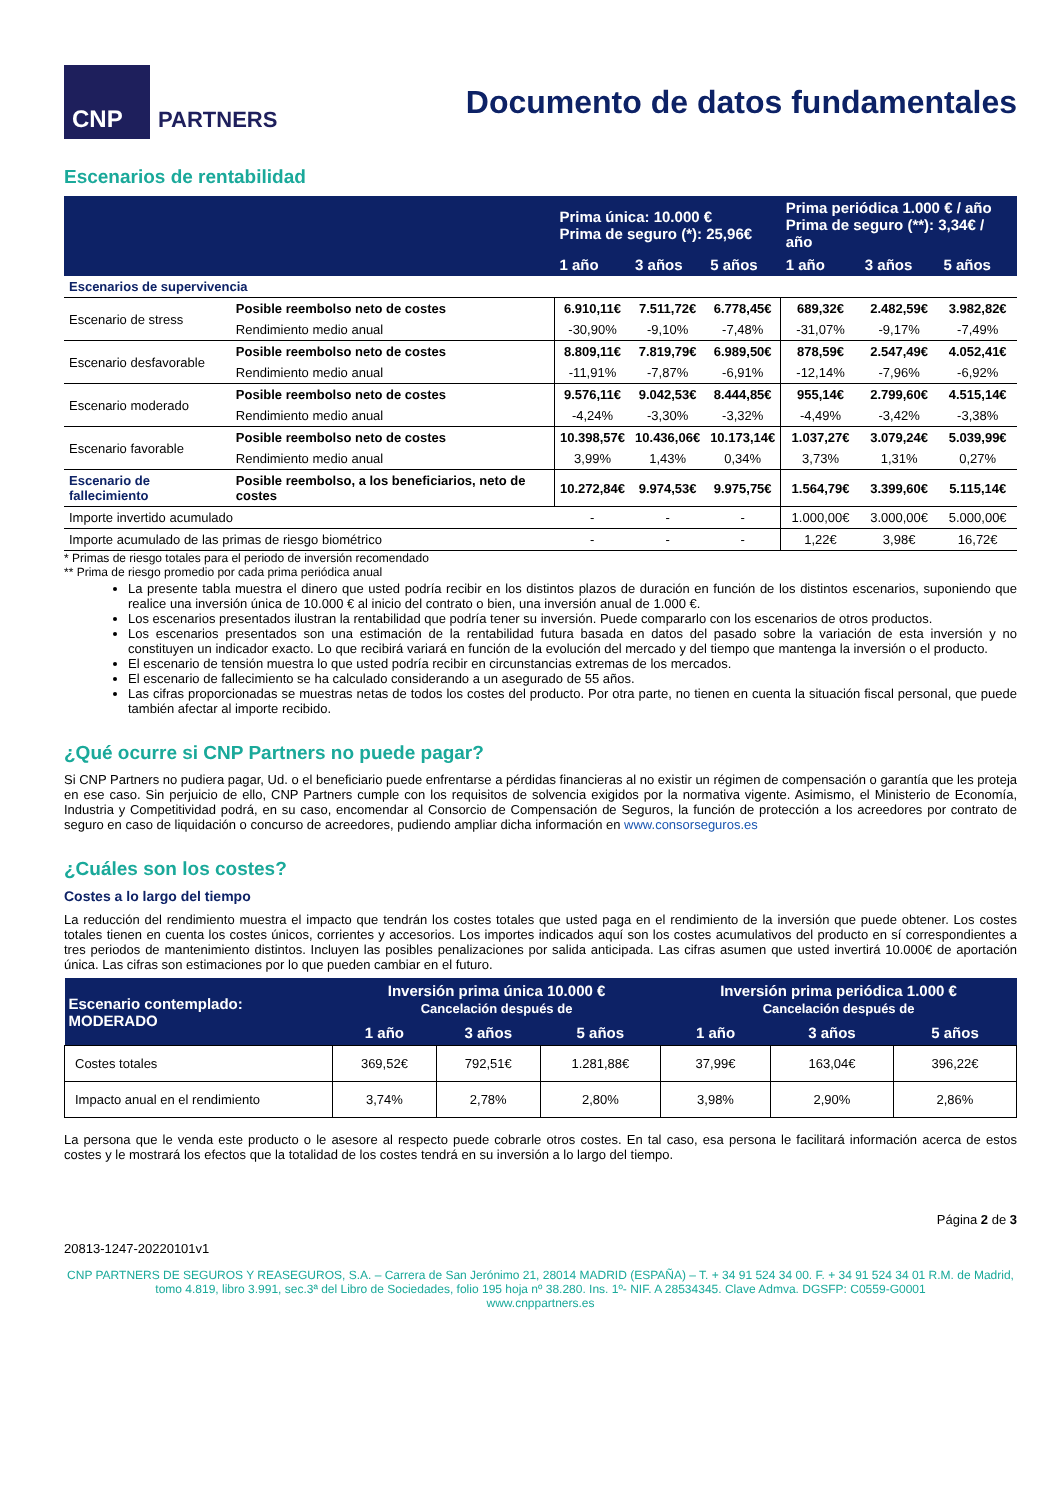CNP
PARTNERS
Documento de datos fundamentales
Escenarios de rentabilidad
| | | Prima única: 10.000 € Prima de seguro (*): 25,96€ | | | Prima periódica 1.000 € / año Prima de seguro (**): 3,34€ / año | | |
| --- | --- | --- | --- | --- | --- | --- | --- |
| | | 1 año | 3 años | 5 años | 1 año | 3 años | 5 años |
| Escenarios de supervivencia | | | | | | | |
| Escenario de stress | Posible reembolso neto de costes | 6.910,11€ | 7.511,72€ | 6.778,45€ | 689,32€ | 2.482,59€ | 3.982,82€ |
| | Rendimiento medio anual | -30,90% | -9,10% | -7,48% | -31,07% | -9,17% | -7,49% |
| Escenario desfavorable | Posible reembolso neto de costes | 8.809,11€ | 7.819,79€ | 6.989,50€ | 878,59€ | 2.547,49€ | 4.052,41€ |
| | Rendimiento medio anual | -11,91% | -7,87% | -6,91% | -12,14% | -7,96% | -6,92% |
| Escenario moderado | Posible reembolso neto de costes | 9.576,11€ | 9.042,53€ | 8.444,85€ | 955,14€ | 2.799,60€ | 4.515,14€ |
| | Rendimiento medio anual | -4,24% | -3,30% | -3,32% | -4,49% | -3,42% | -3,38% |
| Escenario favorable | Posible reembolso neto de costes | 10.398,57€ | 10.436,06€ | 10.173,14€ | 1.037,27€ | 3.079,24€ | 5.039,99€ |
| | Rendimiento medio anual | 3,99% | 1,43% | 0,34% | 3,73% | 1,31% | 0,27% |
| Escenario de fallecimiento | Posible reembolso, a los beneficiarios, neto de costes | 10.272,84€ | 9.974,53€ | 9.975,75€ | 1.564,79€ | 3.399,60€ | 5.115,14€ |
| Importe invertido acumulado | | - | - | - | 1.000,00€ | 3.000,00€ | 5.000,00€ |
| Importe acumulado de las primas de riesgo biométrico | | - | - | - | 1,22€ | 3,98€ | 16,72€ |
* Primas de riesgo totales para el periodo de inversión recomendado
** Prima de riesgo promedio por cada prima periódica anual
La presente tabla muestra el dinero que usted podría recibir en los distintos plazos de duración en función de los distintos escenarios, suponiendo que realice una inversión única de 10.000 € al inicio del contrato o bien, una inversión anual de 1.000 €.
Los escenarios presentados ilustran la rentabilidad que podría tener su inversión. Puede compararlo con los escenarios de otros productos.
Los escenarios presentados son una estimación de la rentabilidad futura basada en datos del pasado sobre la variación de esta inversión y no constituyen un indicador exacto. Lo que recibirá variará en función de la evolución del mercado y del tiempo que mantenga la inversión o el producto.
El escenario de tensión muestra lo que usted podría recibir en circunstancias extremas de los mercados.
El escenario de fallecimiento se ha calculado considerando a un asegurado de 55 años.
Las cifras proporcionadas se muestras netas de todos los costes del producto. Por otra parte, no tienen en cuenta la situación fiscal personal, que puede también afectar al importe recibido.
¿Qué ocurre si CNP Partners no puede pagar?
Si CNP Partners no pudiera pagar, Ud. o el beneficiario puede enfrentarse a pérdidas financieras al no existir un régimen de compensación o garantía que les proteja en ese caso. Sin perjuicio de ello, CNP Partners cumple con los requisitos de solvencia exigidos por la normativa vigente. Asimismo, el Ministerio de Economía, Industria y Competitividad podrá, en su caso, encomendar al Consorcio de Compensación de Seguros, la función de protección a los acreedores por contrato de seguro en caso de liquidación o concurso de acreedores, pudiendo ampliar dicha información en www.consorseguros.es
¿Cuáles son los costes?
Costes a lo largo del tiempo
La reducción del rendimiento muestra el impacto que tendrán los costes totales que usted paga en el rendimiento de la inversión que puede obtener. Los costes totales tienen en cuenta los costes únicos, corrientes y accesorios. Los importes indicados aquí son los costes acumulativos del producto en sí correspondientes a tres periodos de mantenimiento distintos. Incluyen las posibles penalizaciones por salida anticipada. Las cifras asumen que usted invertirá 10.000€ de aportación única. Las cifras son estimaciones por lo que pueden cambiar en el futuro.
| Escenario contemplado: MODERADO | Inversión prima única 10.000 € Cancelación después de | | | Inversión prima periódica 1.000 € Cancelación después de | | |
| --- | --- | --- | --- | --- | --- | --- |
| | 1 año | 3 años | 5 años | 1 año | 3 años | 5 años |
| Costes totales | 369,52€ | 792,51€ | 1.281,88€ | 37,99€ | 163,04€ | 396,22€ |
| Impacto anual en el rendimiento | 3,74% | 2,78% | 2,80% | 3,98% | 2,90% | 2,86% |
La persona que le venda este producto o le asesore al respecto puede cobrarle otros costes. En tal caso, esa persona le facilitará información acerca de estos costes y le mostrará los efectos que la totalidad de los costes tendrá en su inversión a lo largo del tiempo.
Página 2 de 3
20813-1247-20220101v1
CNP PARTNERS DE SEGUROS Y REASEGUROS, S.A. – Carrera de San Jerónimo 21, 28014 MADRID (ESPAÑA) – T. + 34 91 524 34 00. F. + 34 91 524 34 01 R.M. de Madrid, tomo 4.819, libro 3.991, sec.3ª del Libro de Sociedades, folio 195 hoja nº 38.280. Ins. 1º- NIF. A 28534345. Clave Admva. DGSFP: C0559-G0001
www.cnppartners.es